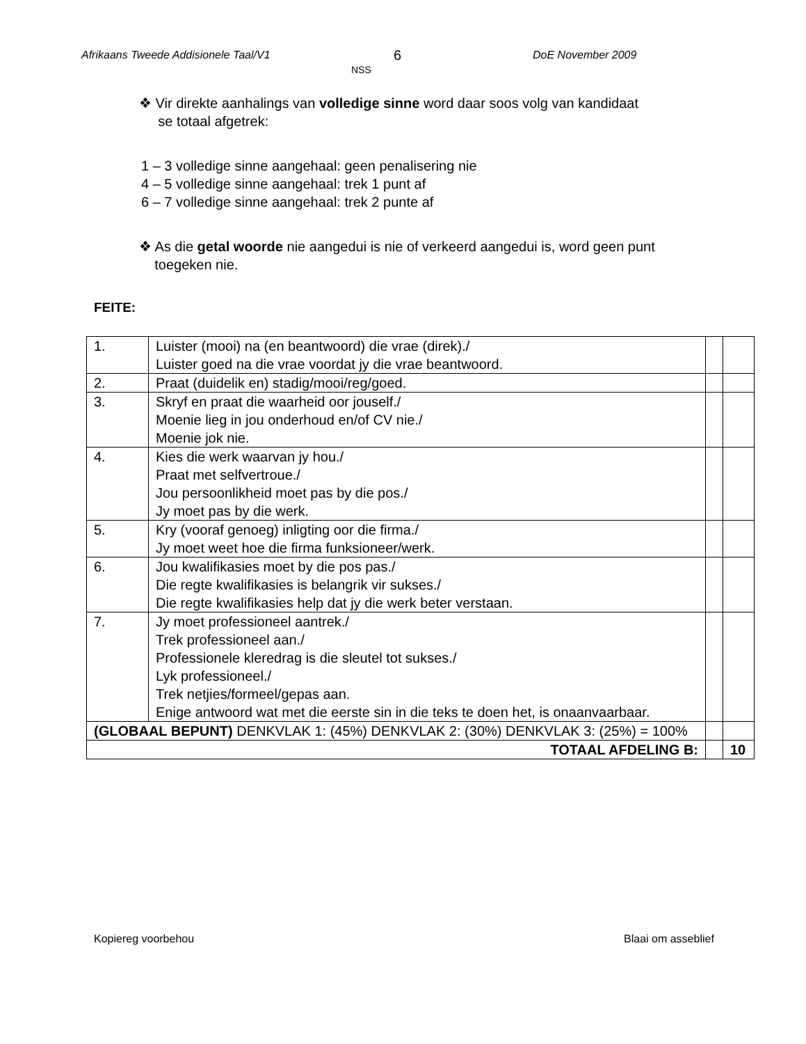Afrikaans Tweede Addisionele Taal/V1 6
NSS
DoE November 2009
❖ Vir direkte aanhalings van volledige sinne word daar soos volg van kandidaat
se totaal afgetrek:
1 – 3 volledige sinne aangehaal: geen penalisering nie
4 – 5 volledige sinne aangehaal: trek 1 punt af
6 – 7 volledige sinne aangehaal: trek 2 punte af
❖ As die getal woorde nie aangedui is nie of verkeerd aangedui is, word geen punt
toegeken nie.
FEITE:
| 1. | Luister (mooi) na (en beantwoord) die vrae (direk)./ Luister goed na die vrae voordat jy die vrae beantwoord. | | |
| 2. | Praat (duidelik en) stadig/mooi/reg/goed. | | |
| 3. | Skryf en praat die waarheid oor jouself./ Moenie lieg in jou onderhoud en/of CV nie./ Moenie jok nie. | | |
| 4. | Kies die werk waarvan jy hou./ Praat met selfvertroue./ Jou persoonlikheid moet pas by die pos./ Jy moet pas by die werk. | | |
| 5. | Kry (vooraf genoeg) inligting oor die firma./ Jy moet weet hoe die firma funksioneer/werk. | | |
| 6. | Jou kwalifikasies moet by die pos pas./ Die regte kwalifikasies is belangrik vir sukses./ Die regte kwalifikasies help dat jy die werk beter verstaan. | | |
| 7. | Jy moet professioneel aantrek./ Trek professioneel aan./ Professionele kleredrag is die sleutel tot sukses./ Lyk professioneel./ Trek netjies/formeel/gepas aan. Enige antwoord wat met die eerste sin in die teks te doen het, is onaanvaarbaar. | | |
| (GLOBAAL BEPUNT) DENKVLAK 1: (45%) DENKVLAK 2: (30%) DENKVLAK 3: (25%) = 100% | | | |
| TOTAAL AFDELING B: | | | 10 |
Kopiereg voorbehou Blaai om asseblief